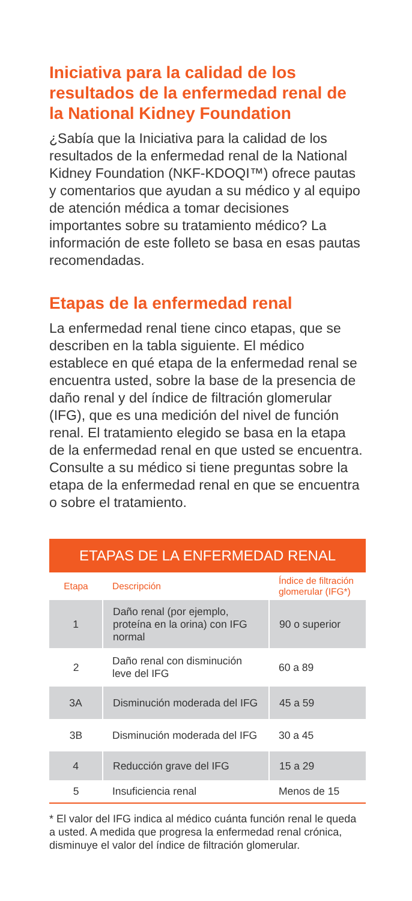Iniciativa para la calidad de los resultados de la enfermedad renal de la National Kidney Foundation
¿Sabía que la Iniciativa para la calidad de los resultados de la enfermedad renal de la National Kidney Foundation (NKF-KDOQI™) ofrece pautas y comentarios que ayudan a su médico y al equipo de atención médica a tomar decisiones importantes sobre su tratamiento médico? La información de este folleto se basa en esas pautas recomendadas.
Etapas de la enfermedad renal
La enfermedad renal tiene cinco etapas, que se describen en la tabla siguiente. El médico establece en qué etapa de la enfermedad renal se encuentra usted, sobre la base de la presencia de daño renal y del índice de filtración glomerular (IFG), que es una medición del nivel de función renal. El tratamiento elegido se basa en la etapa de la enfermedad renal en que usted se encuentra. Consulte a su médico si tiene preguntas sobre la etapa de la enfermedad renal en que se encuentra o sobre el tratamiento.
ETAPAS DE LA ENFERMEDAD RENAL
| Etapa | Descripción | Índice de filtración glomerular (IFG*) |
| --- | --- | --- |
| 1 | Daño renal (por ejemplo, proteína en la orina) con IFG normal | 90 o superior |
| 2 | Daño renal con disminución leve del IFG | 60 a 89 |
| 3A | Disminución moderada del IFG | 45 a 59 |
| 3B | Disminución moderada del IFG | 30 a 45 |
| 4 | Reducción grave del IFG | 15 a 29 |
| 5 | Insuficiencia renal | Menos de 15 |
* El valor del IFG indica al médico cuánta función renal le queda a usted. A medida que progresa la enfermedad renal crónica, disminuye el valor del índice de filtración glomerular.